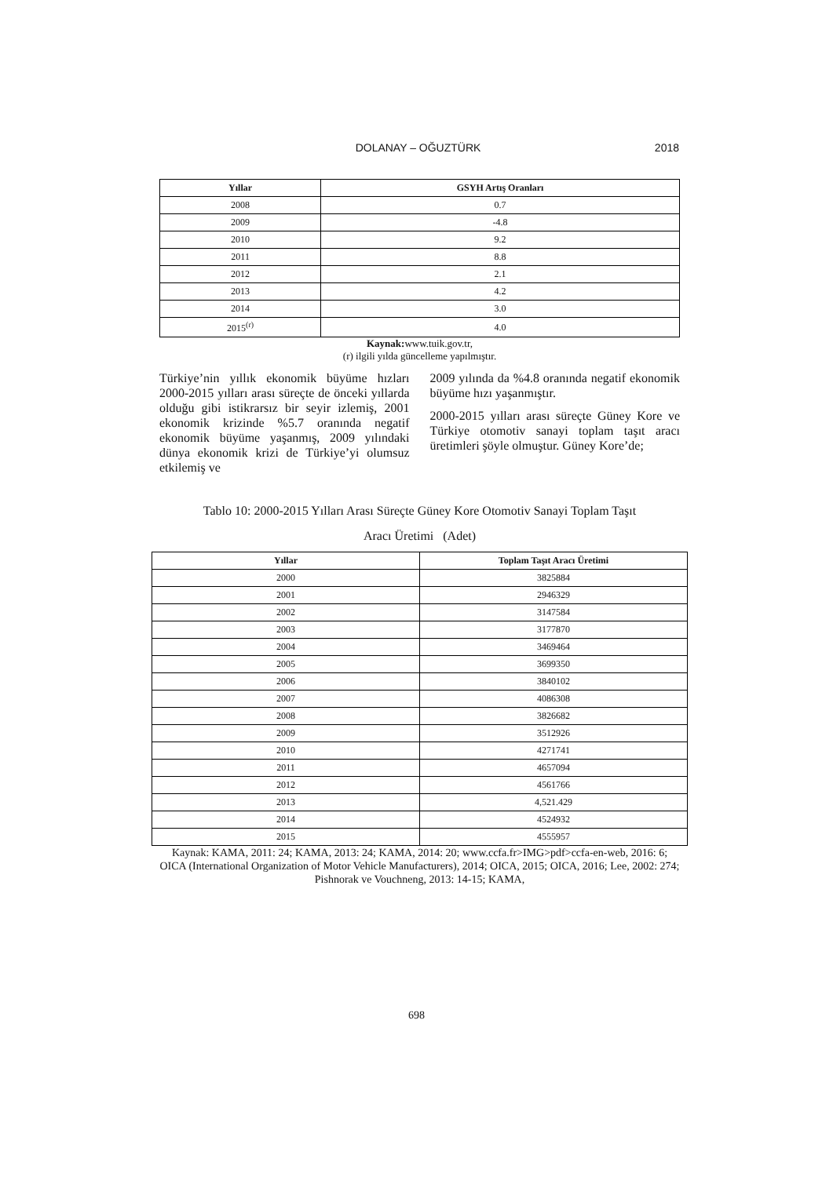DOLANAY – OĞUZTÜRK
2018
| Yıllar | GSYH Artış Oranları |
| --- | --- |
| 2008 | 0.7 |
| 2009 | -4.8 |
| 2010 | 9.2 |
| 2011 | 8.8 |
| 2012 | 2.1 |
| 2013 | 4.2 |
| 2014 | 3.0 |
| 2015<sup>(r)</sup> | 4.0 |
Kaynak: www.tuik.gov.tr,
(r) ilgili yılda güncelleme yapılmıştır.
Türkiye’nin yıllık ekonomik büyüme hızları 2000-2015 yılları arası süreçte de önceki yıllarda olduğu gibi istikrarsız bir seyir izlemiş, 2001 ekonomik krizinde %5.7 oranında negatif ekonomik büyüme yaşanmış, 2009 yılındaki dünya ekonomik krizi de Türkiye’yi olumsuz etkilemiş ve
2009 yılında da %4.8 oranında negatif ekonomik büyüme hızı yaşanmıştır.
2000-2015 yılları arası süreçte Güney Kore ve Türkiye otomotiv sanayi toplam taşıt aracı üretimleri şöyle olmuştur. Güney Kore’de;
Tablo 10: 2000-2015 Yılları Arası Süreçte Güney Kore Otomotiv Sanayi Toplam Taşıt
Aracı Üretimi (Adet)
| Yıllar | Toplam Taşıt Aracı Üretimi |
| --- | --- |
| 2000 | 3825884 |
| 2001 | 2946329 |
| 2002 | 3147584 |
| 2003 | 3177870 |
| 2004 | 3469464 |
| 2005 | 3699350 |
| 2006 | 3840102 |
| 2007 | 4086308 |
| 2008 | 3826682 |
| 2009 | 3512926 |
| 2010 | 4271741 |
| 2011 | 4657094 |
| 2012 | 4561766 |
| 2013 | 4,521.429 |
| 2014 | 4524932 |
| 2015 | 4555957 |
Kaynak: KAMA, 2011: 24; KAMA, 2013: 24; KAMA, 2014: 20; www.ccfa.fr>IMG>pdf>ccfa-en-web, 2016: 6;
OICA (International Organization of Motor Vehicle Manufacturers), 2014; OICA, 2015; OICA, 2016; Lee, 2002: 274; Pishnorak ve Vouchneng, 2013: 14-15; KAMA,
698